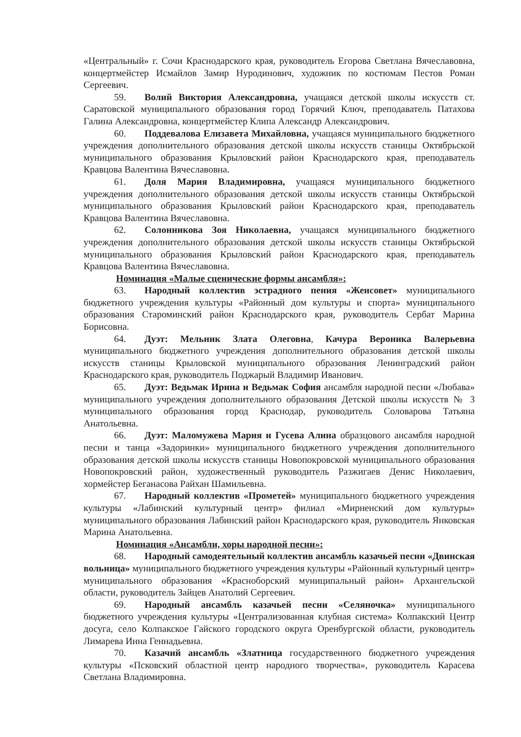«Центральный» г. Сочи Краснодарского края, руководитель Егорова Светлана Вячеславовна, концертмейстер Исмайлов Замир Нуродинович, художник по костюмам Пестов Роман Сергеевич.
59. Волий Виктория Александровна, учащаяся детской школы искусств ст. Саратовской муниципального образования город Горячий Ключ, преподаватель Патахова Галина Александровна, концертмейстер Клипа Александр Александрович.
60. Поддевалова Елизавета Михайловна, учащаяся муниципального бюджетного учреждения дополнительного образования детской школы искусств станицы Октябрьской муниципального образования Крыловский район Краснодарского края, преподаватель Кравцова Валентина Вячеславовна.
61. Доля Мария Владимировна, учащаяся муниципального бюджетного учреждения дополнительного образования детской школы искусств станицы Октябрьской муниципального образования Крыловский район Краснодарского края, преподаватель Кравцова Валентина Вячеславовна.
62. Солонникова Зоя Николаевна, учащаяся муниципального бюджетного учреждения дополнительного образования детской школы искусств станицы Октябрьской муниципального образования Крыловский район Краснодарского края, преподаватель Кравцова Валентина Вячеславовна.
Номинация «Малые сценические формы ансамбля»:
63. Народный коллектив эстрадного пения «Женсовет» муниципального бюджетного учреждения культуры «Районный дом культуры и спорта» муниципального образования Староминский район Краснодарского края, руководитель Сербат Марина Борисовна.
64. Дуэт: Мельник Злата Олеговна, Качура Вероника Валерьевна муниципального бюджетного учреждения дополнительного образования детской школы искусств станицы Крыловской муниципального образования Ленинградский район Краснодарского края, руководитель Поджарый Владимир Иванович.
65. Дуэт: Ведьмак Ирина и Ведьмак София ансамбля народной песни «Любава» муниципального учреждения дополнительного образования Детской школы искусств № 3 муниципального образования город Краснодар, руководитель Соловарова Татьяна Анатольевна.
66. Дуэт: Маломужева Мария и Гусева Алина образцового ансамбля народной песни и танца «Задоринки» муниципального бюджетного учреждения дополнительного образования детской школы искусств станицы Новопокровской муниципального образования Новопокровский район, художественный руководитель Разжигаев Денис Николаевич, хормейстер Беганасова Райхан Шамильевна.
67. Народный коллектив «Прометей» муниципального бюджетного учреждения культуры «Лабинский культурный центр» филиал «Мирненский дом культуры» муниципального образования Лабинский район Краснодарского края, руководитель Янковская Марина Анатольевна.
Номинация «Ансамбли, хоры народной песни»:
68. Народный самодеятельный коллектив ансамбль казачьей песни «Двинская вольница» муниципального бюджетного учреждения культуры «Районный культурный центр» муниципального образования «Красноборский муниципальный район» Архангельской области, руководитель Зайцев Анатолий Сергеевич.
69. Народный ансамбль казачьей песни «Селяночка» муниципального бюджетного учреждения культуры «Централизованная клубная система» Колпакский Центр досуга, село Колпакское Гайского городского округа Оренбургской области, руководитель Лимарева Инна Геннадьевна.
70. Казачий ансамбль «Златница государственного бюджетного учреждения культуры «Псковский областной центр народного творчества», руководитель Карасева Светлана Владимировна.